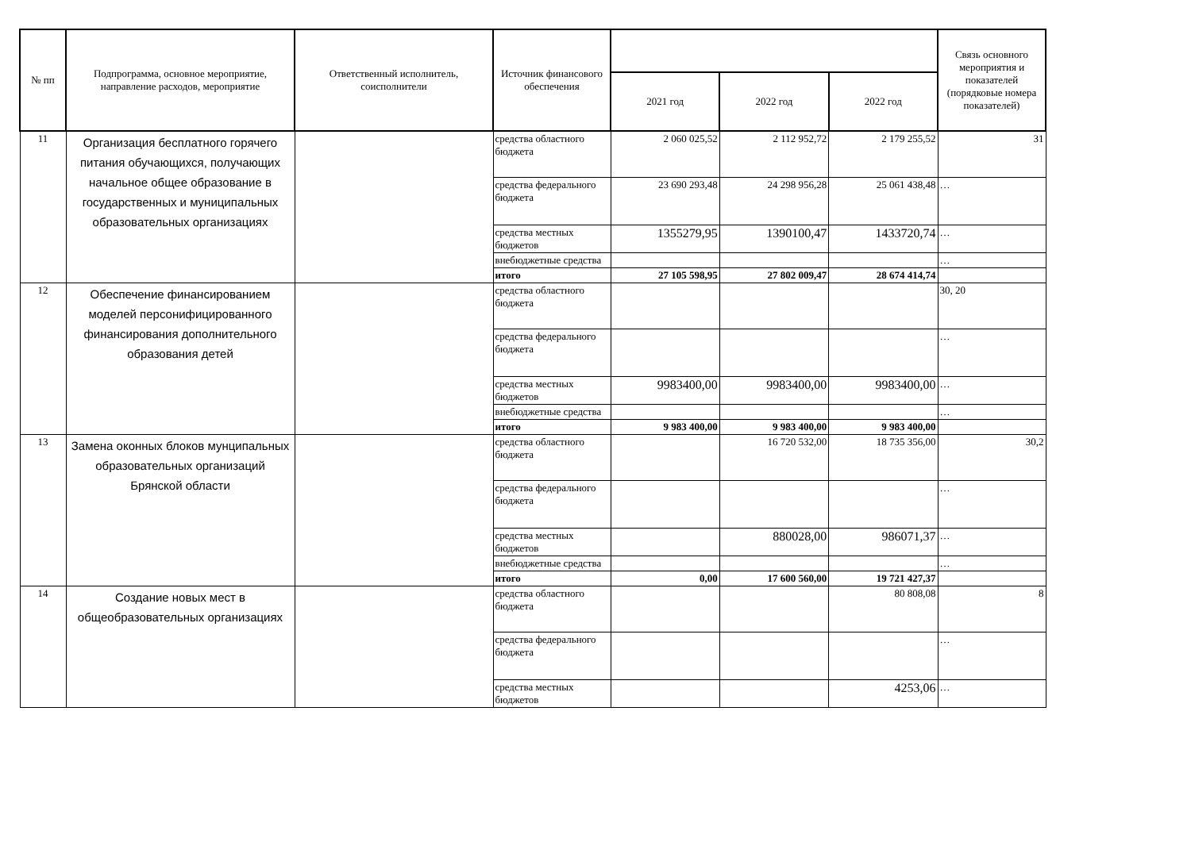| № пп | Подпрограмма, основное мероприятие, направление расходов, мероприятие | Ответственный исполнитель, соисполнители | Источник финансового обеспечения | | | | Связь основного мероприятия и показателей (порядковые номера показателей) |
| --- | --- | --- | --- | --- | --- | --- | --- |
| | | | | 2021 год | 2022 год | 2022 год | |
| 11 | Организация бесплатного горячего питания обучающихся, получающих начальное общее образование в государственных и муниципальных образовательных организациях | | средства областного бюджета | 2 060 025,52 | 2 112 952,72 | 2 179 255,52 | 31 |
| | | | средства федерального бюджета | 23 690 293,48 | 24 298 956,28 | 25 061 438,48 | … |
| | | | средства местных бюджетов | 1355279,95 | 1390100,47 | 1433720,74 | … |
| | | | внебюджетные средства | | | | … |
| | | | итого | 27 105 598,95 | 27 802 009,47 | 28 674 414,74 | |
| 12 | Обеспечение финансированием моделей персонифицированного финансирования дополнительного образования детей | | средства областного бюджета | | | | 30, 20 |
| | | | средства федерального бюджета | | | | … |
| | | | средства местных бюджетов | 9983400,00 | 9983400,00 | 9983400,00 | … |
| | | | внебюджетные средства | | | | … |
| | | | итого | 9 983 400,00 | 9 983 400,00 | 9 983 400,00 | |
| 13 | Замена оконных блоков мунципальных образовательных организаций Брянской области | | средства областного бюджета | | 16 720 532,00 | 18 735 356,00 | 30,2 |
| | | | средства федерального бюджета | | | | … |
| | | | средства местных бюджетов | | 880028,00 | 986071,37 | … |
| | | | внебюджетные средства | | | | … |
| | | | итого | 0,00 | 17 600 560,00 | 19 721 427,37 | |
| 14 | Создание новых мест в общеобразовательных организациях | | средства областного бюджета | | | 80 808,08 | 8 |
| | | | средства федерального бюджета | | | | … |
| | | | средства местных бюджетов | | | 4253,06 | … |